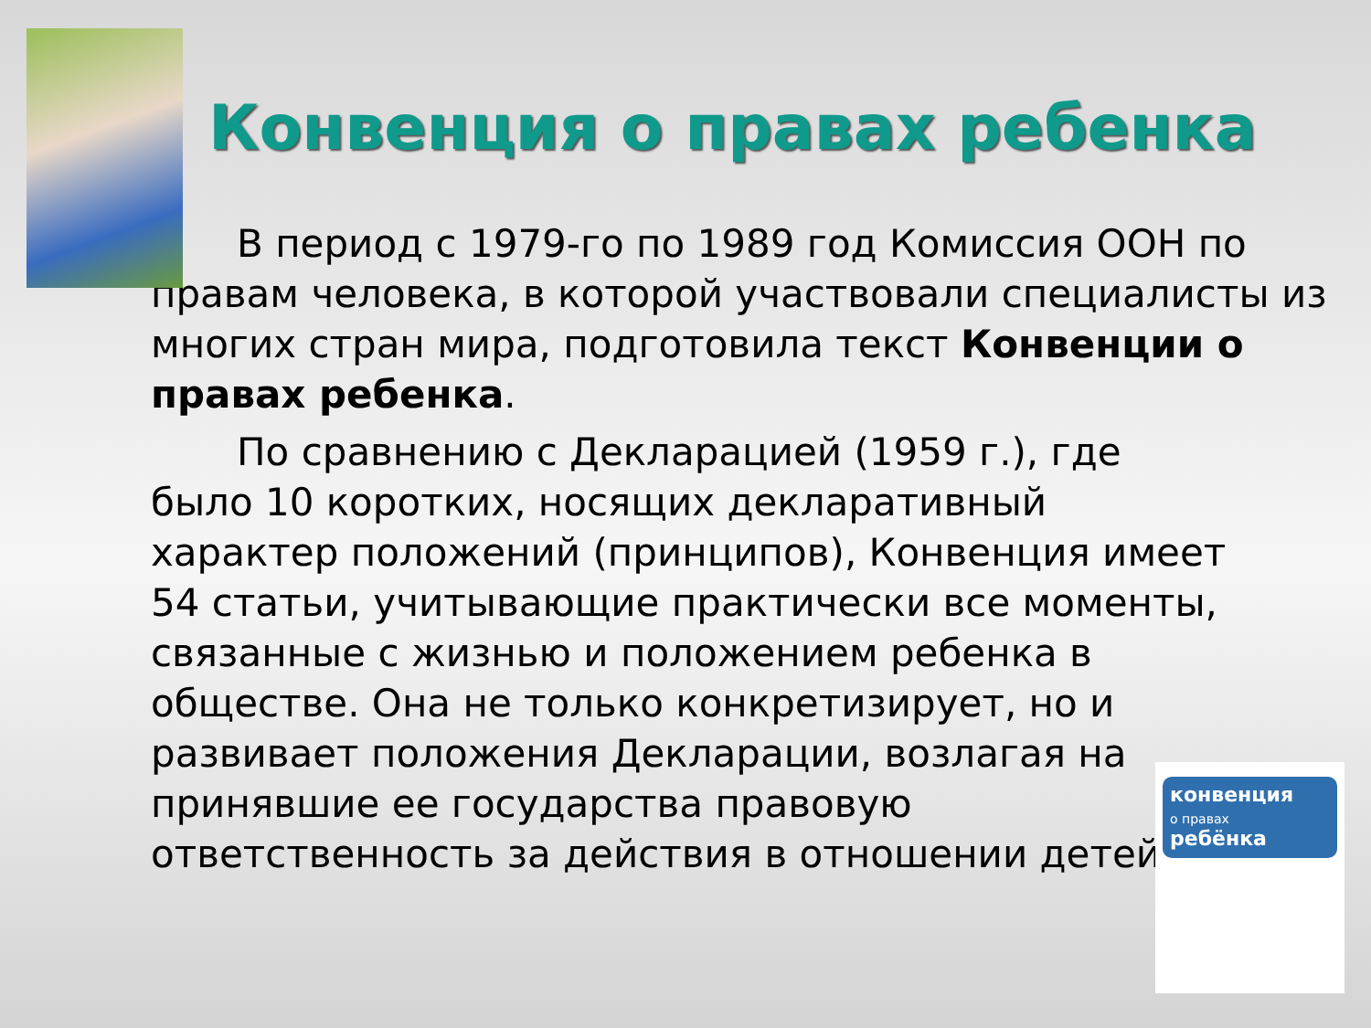Конвенция о правах ребенка
В период с 1979-го по 1989 год Комиссия ООН по правам человека, в которой участвовали специалисты из многих стран мира, подготовила текст Конвенции о правах ребенка.
По сравнению с Декларацией (1959 г.), где было 10 коротких, носящих декларативный характер положений (принципов), Конвенция имеет 54 статьи, учитывающие практически все моменты, связанные с жизнью и положением ребенка в обществе. Она не только конкретизирует, но и развивает положения Декларации, возлагая на принявшие ее государства правовую ответственность за действия в отношении детей.
конвенция
о правах
ребёнка